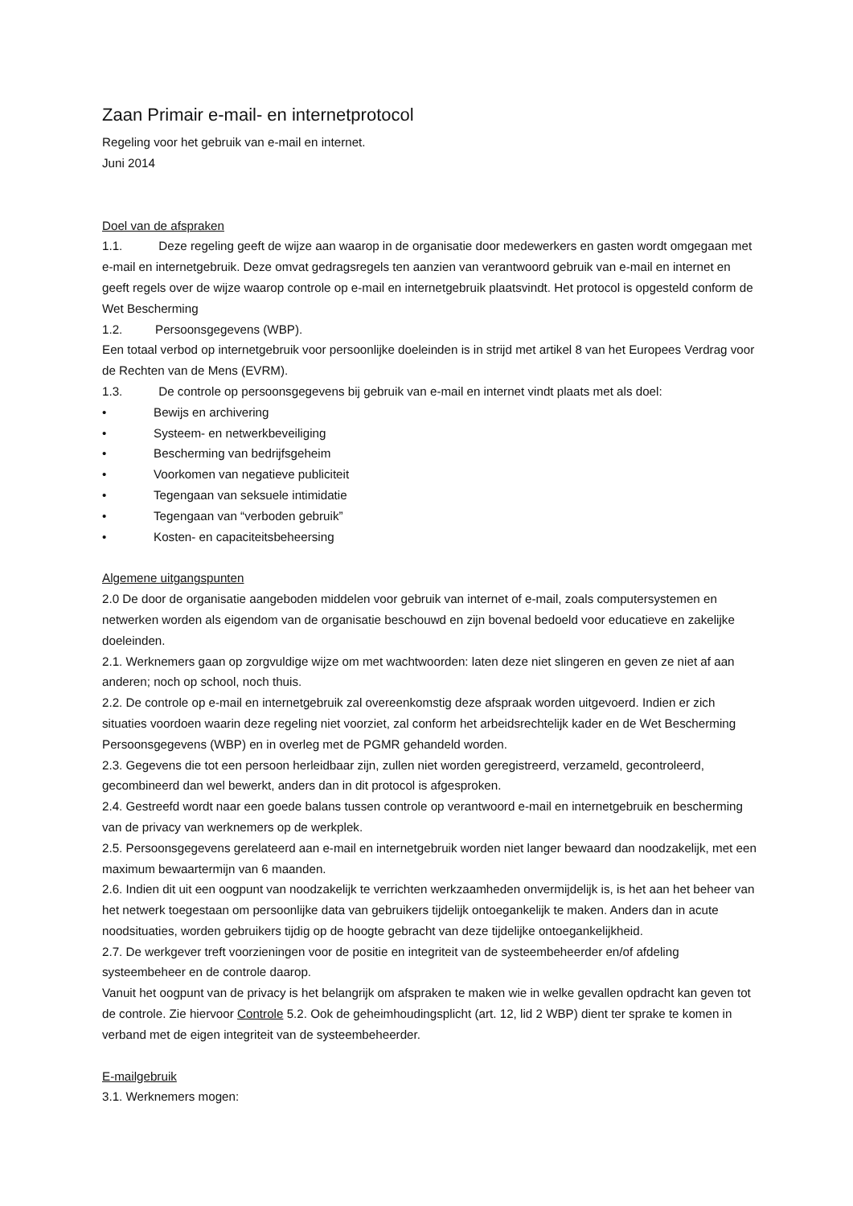Zaan Primair e-mail- en internetprotocol
Regeling voor het gebruik van e-mail en internet.
Juni 2014
Doel van de afspraken
1.1. Deze regeling geeft de wijze aan waarop in de organisatie door medewerkers en gasten wordt omgegaan met e-mail en internetgebruik. Deze omvat gedragsregels ten aanzien van verantwoord gebruik van e-mail en internet en geeft regels over de wijze waarop controle op e-mail en internetgebruik plaatsvindt. Het protocol is opgesteld conform de Wet Bescherming
1.2. Persoonsgegevens (WBP).
Een totaal verbod op internetgebruik voor persoonlijke doeleinden is in strijd met artikel 8 van het Europees Verdrag voor de Rechten van de Mens (EVRM).
1.3. De controle op persoonsgegevens bij gebruik van e-mail en internet vindt plaats met als doel:
• Bewijs en archivering
• Systeem- en netwerkbeveiliging
• Bescherming van bedrijfsgeheim
• Voorkomen van negatieve publiciteit
• Tegengaan van seksuele intimidatie
• Tegengaan van “verboden gebruik”
• Kosten- en capaciteitsbeheersing
Algemene uitgangspunten
2.0 De door de organisatie aangeboden middelen voor gebruik van internet of e-mail, zoals computersystemen en netwerken worden als eigendom van de organisatie beschouwd en zijn bovenal bedoeld voor educatieve en zakelijke doeleinden.
2.1. Werknemers gaan op zorgvuldige wijze om met wachtwoorden: laten deze niet slingeren en geven ze niet af aan anderen; noch op school, noch thuis.
2.2. De controle op e-mail en internetgebruik zal overeenkomstig deze afspraak worden uitgevoerd. Indien er zich situaties voordoen waarin deze regeling niet voorziet, zal conform het arbeidsrechtelijk kader en de Wet Bescherming Persoonsgegevens (WBP) en in overleg met de PGMR gehandeld worden.
2.3. Gegevens die tot een persoon herleidbaar zijn, zullen niet worden geregistreerd, verzameld, gecontroleerd, gecombineerd dan wel bewerkt, anders dan in dit protocol is afgesproken.
2.4. Gestreefd wordt naar een goede balans tussen controle op verantwoord e-mail en internetgebruik en bescherming van de privacy van werknemers op de werkplek.
2.5. Persoonsgegevens gerelateerd aan e-mail en internetgebruik worden niet langer bewaard dan noodzakelijk, met een maximum bewaartermijn van 6 maanden.
2.6. Indien dit uit een oogpunt van noodzakelijk te verrichten werkzaamheden onvermijdelijk is, is het aan het beheer van het netwerk toegestaan om persoonlijke data van gebruikers tijdelijk ontoegankelijk te maken. Anders dan in acute noodsituaties, worden gebruikers tijdig op de hoogte gebracht van deze tijdelijke ontoegankelijkheid.
2.7. De werkgever treft voorzieningen voor de positie en integriteit van de systeembeheerder en/of afdeling systeembeheer en de controle daarop.
Vanuit het oogpunt van de privacy is het belangrijk om afspraken te maken wie in welke gevallen opdracht kan geven tot de controle. Zie hiervoor Controle 5.2. Ook de geheimhoudingsplicht (art. 12, lid 2 WBP) dient ter sprake te komen in verband met de eigen integriteit van de systeembeheerder.
E-mailgebruik
3.1. Werknemers mogen: